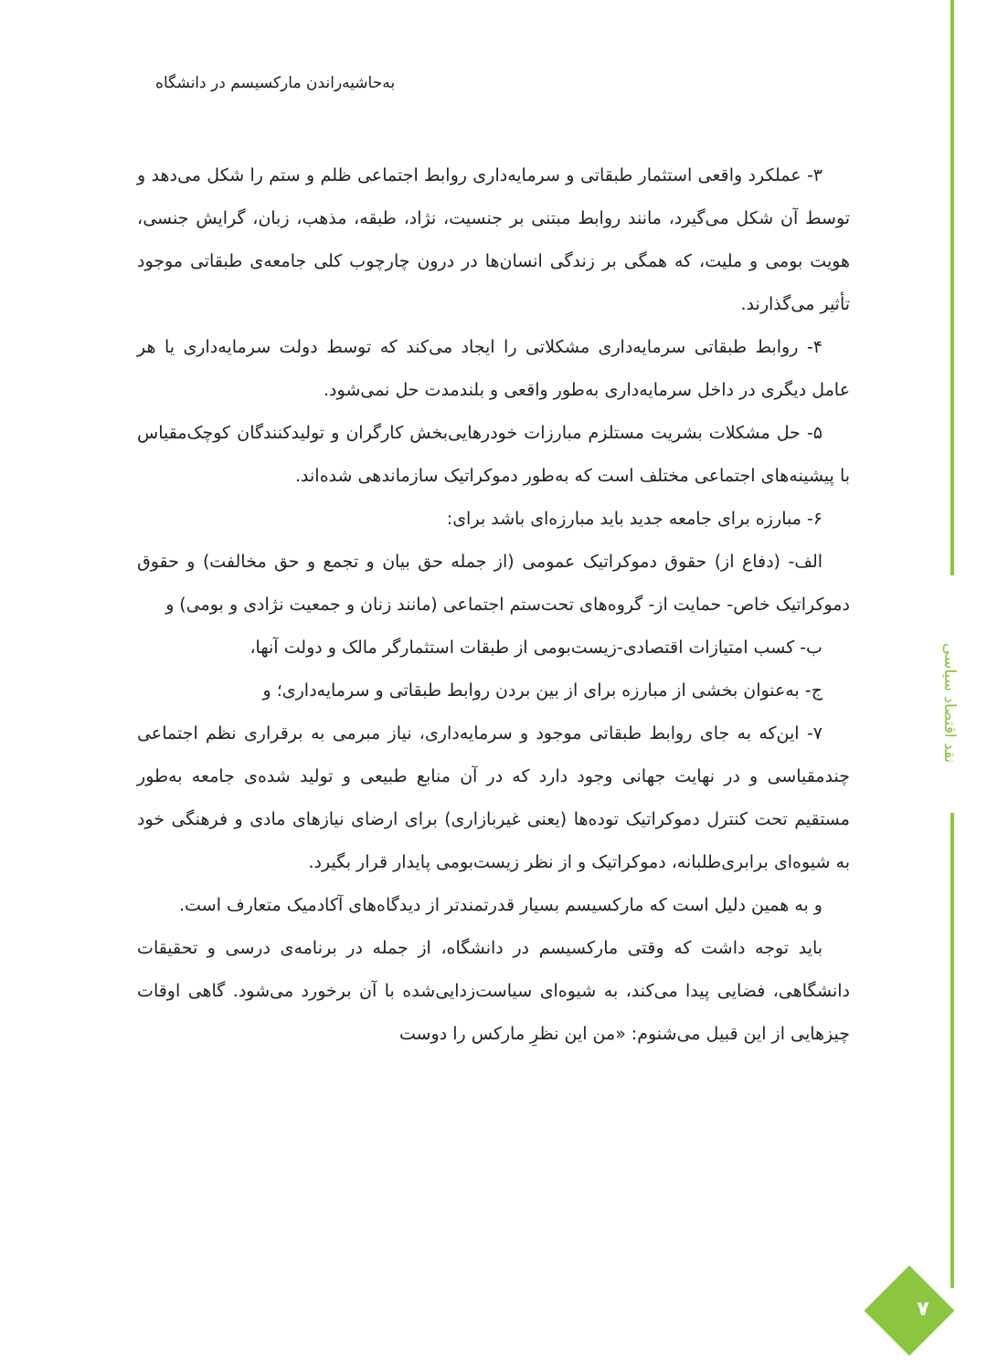نقد اقتصاد سیاسی
۷
به‌حاشیه‌راندن مارکسیسم در دانشگاه
۳- عملکرد واقعی استثمار طبقاتی و سرمایه‌داری روابط اجتماعی ظلم و ستم را شکل می‌دهد و توسط آن شکل می‌گیرد، مانند روابط مبتنی بر جنسیت، نژاد، طبقه، مذهب، زبان، گرایش جنسی، هویت بومی و ملیت، که همگی بر زندگی انسان‌ها در درون چارچوب کلی جامعه‌ی طبقاتی موجود تأثیر می‌گذارند.
۴- روابط طبقاتی سرمایه‌داری مشکلاتی را ایجاد می‌کند که توسط دولت سرمایه‌داری یا هر عامل دیگری در داخل سرمایه‌داری به‌طور واقعی و بلندمدت حل نمی‌شود.
۵- حل مشکلات بشریت مستلزم مبارزات خودرهایی‌بخش کارگران و تولیدکنندگان کوچک‌مقیاس با پیشینه‌های اجتماعی مختلف است که به‌طور دموکراتیک سازماندهی شده‌اند.
۶- مبارزه برای جامعه جدید باید مبارزه‌ای باشد برای:
الف- (دفاع از) حقوق دموکراتیک عمومی (از جمله حق بیان و تجمع و حق مخالفت) و حقوق دموکراتیک خاص- حمایت از- گروه‌های تحت‌ستم اجتماعی (مانند زنان و جمعیت نژادی و بومی) و
ب- کسب امتیازات اقتصادی-زیست‌بومی از طبقات استثمارگر مالک و دولت آنها،
ج- به‌عنوان بخشی از مبارزه برای از بین بردن روابط طبقاتی و سرمایه‌داری؛ و
۷- این‌که به جای روابط طبقاتی موجود و سرمایه‌داری، نیاز مبرمی به برقراری نظم اجتماعی چندمقیاسی و در نهایت جهانی وجود دارد که در آن منابع طبیعی و تولید شده‌ی جامعه به‌طور مستقیم تحت کنترل دموکراتیک توده‌ها (یعنی غیربازاری) برای ارضای نیازهای مادی و فرهنگی خود به شیوه‌ای برابری‌طلبانه، دموکراتیک و از نظر زیست‌بومی پایدار قرار بگیرد.
و به همین دلیل است که مارکسیسم بسیار قدرتمندتر از دیدگاه‌های آکادمیک متعارف است.
باید توجه داشت که وقتی مارکسیسم در دانشگاه، از جمله در برنامه‌ی درسی و تحقیقات دانشگاهی، فضایی پیدا می‌کند، به شیوه‌ای سیاست‌زدایی‌شده با آن برخورد می‌شود. گاهی اوقات چیزهایی از این قبیل می‌شنوم: «من این نظرِ مارکس را دوست